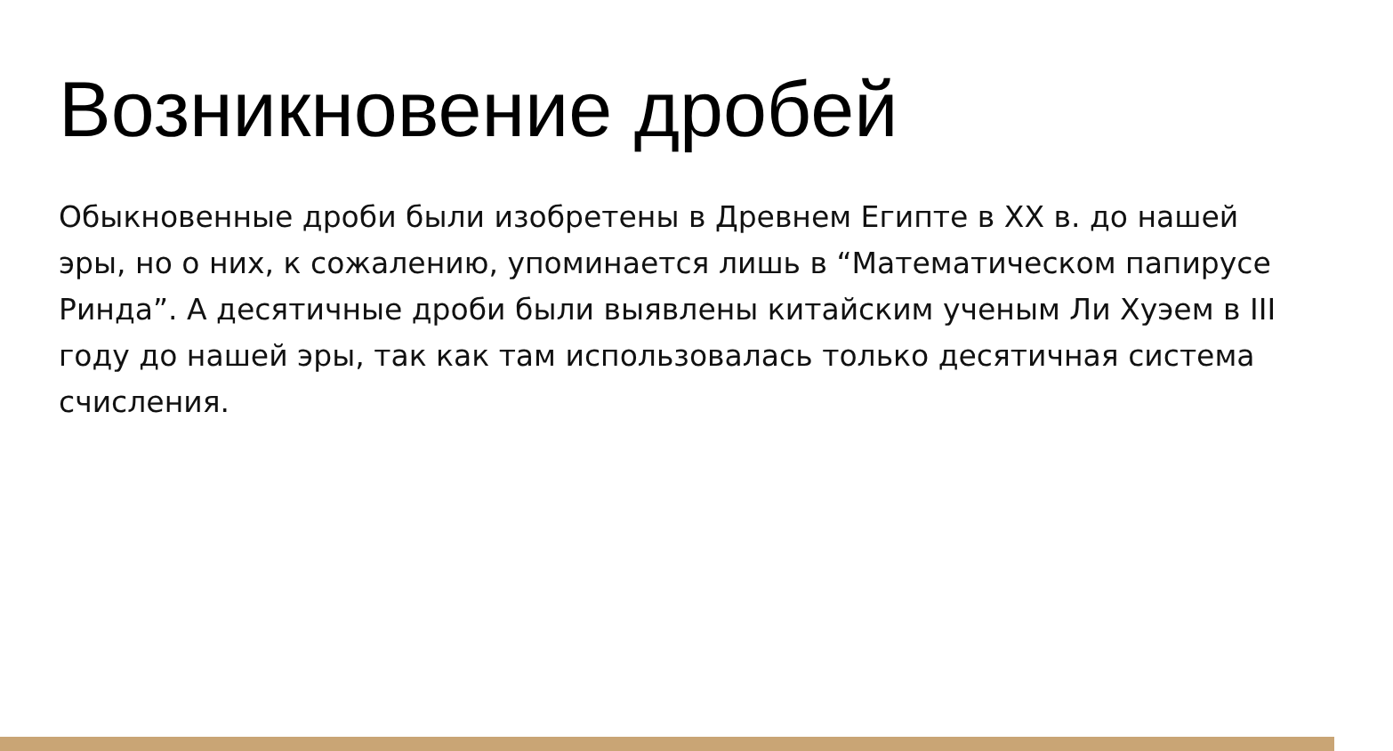Возникновение дробей
Обыкновенные дроби были изобретены в Древнем Египте в XX в. до нашей эры, но о них, к сожалению, упоминается лишь в “Математическом папирусе Ринда”. А десятичные дроби были выявлены китайским ученым Ли Хуэем в III году до нашей эры, так как там использовалась только десятичная система счисления.